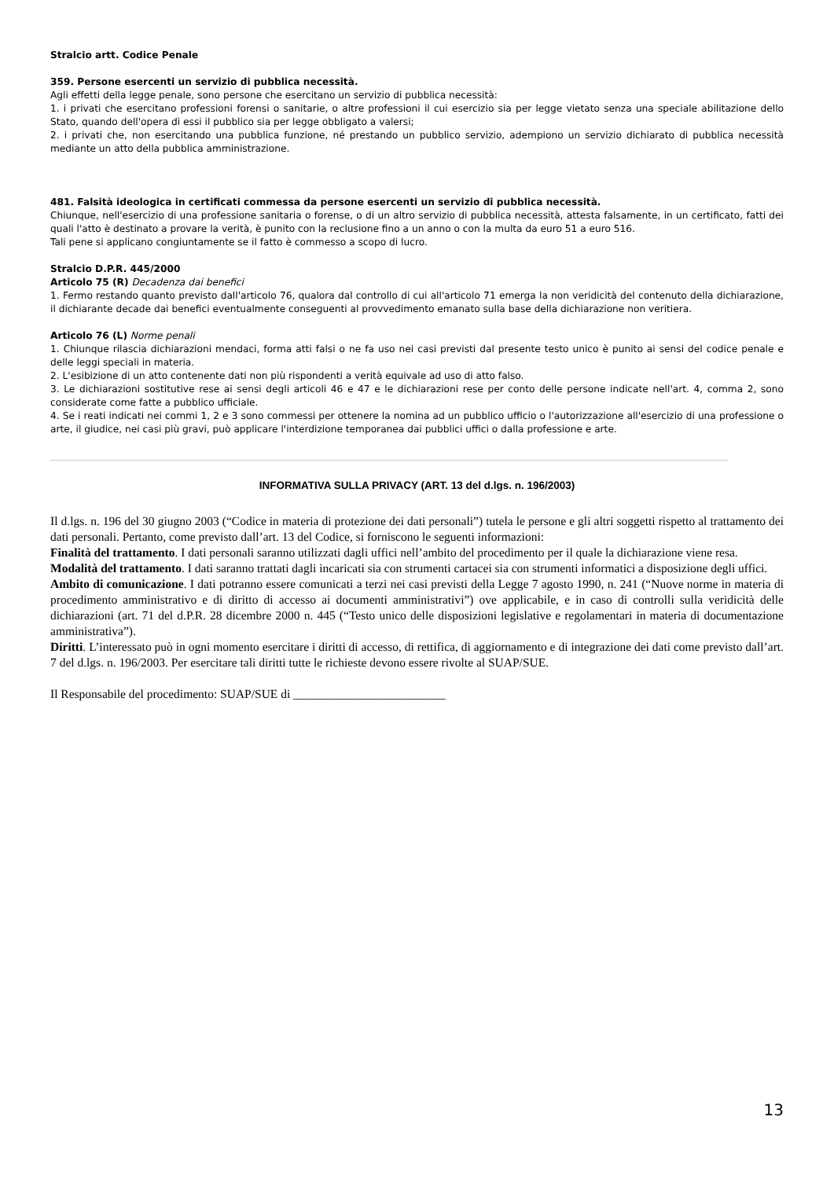Stralcio artt. Codice Penale
359. Persone esercenti un servizio di pubblica necessità.
Agli effetti della legge penale, sono persone che esercitano un servizio di pubblica necessità:
1. i privati che esercitano professioni forensi o sanitarie, o altre professioni il cui esercizio sia per legge vietato senza una speciale abilitazione dello Stato, quando dell'opera di essi il pubblico sia per legge obbligato a valersi;
2. i privati che, non esercitando una pubblica funzione, né prestando un pubblico servizio, adempiono un servizio dichiarato di pubblica necessità mediante un atto della pubblica amministrazione.
481. Falsità ideologica in certificati commessa da persone esercenti un servizio di pubblica necessità.
Chiunque, nell'esercizio di una professione sanitaria o forense, o di un altro servizio di pubblica necessità, attesta falsamente, in un certificato, fatti dei quali l'atto è destinato a provare la verità, è punito con la reclusione fino a un anno o con la multa da euro 51 a euro 516.
Tali pene si applicano congiuntamente se il fatto è commesso a scopo di lucro.
Stralcio D.P.R. 445/2000
Articolo 75 (R) Decadenza dai benefici
1. Fermo restando quanto previsto dall'articolo 76, qualora dal controllo di cui all'articolo 71 emerga la non veridicità del contenuto della dichiarazione, il dichiarante decade dai benefici eventualmente conseguenti al provvedimento emanato sulla base della dichiarazione non veritiera.
Articolo 76 (L) Norme penali
1. Chiunque rilascia dichiarazioni mendaci, forma atti falsi o ne fa uso nei casi previsti dal presente testo unico è punito ai sensi del codice penale e delle leggi speciali in materia.
2. L'esibizione di un atto contenente dati non più rispondenti a verità equivale ad uso di atto falso.
3. Le dichiarazioni sostitutive rese ai sensi degli articoli 46 e 47 e le dichiarazioni rese per conto delle persone indicate nell'art. 4, comma 2, sono considerate come fatte a pubblico ufficiale.
4. Se i reati indicati nei commi 1, 2 e 3 sono commessi per ottenere la nomina ad un pubblico ufficio o l'autorizzazione all'esercizio di una professione o arte, il giudice, nei casi più gravi, può applicare l'interdizione temporanea dai pubblici uffici o dalla professione e arte.
INFORMATIVA SULLA PRIVACY (ART. 13 del d.lgs. n. 196/2003)
Il d.lgs. n. 196 del 30 giugno 2003 (“Codice in materia di protezione dei dati personali”) tutela le persone e gli altri soggetti rispetto al trattamento dei dati personali. Pertanto, come previsto dall’art. 13 del Codice, si forniscono le seguenti informazioni:
Finalità del trattamento. I dati personali saranno utilizzati dagli uffici nell’ambito del procedimento per il quale la dichiarazione viene resa.
Modalità del trattamento. I dati saranno trattati dagli incaricati sia con strumenti cartacei sia con strumenti informatici a disposizione degli uffici.
Ambito di comunicazione. I dati potranno essere comunicati a terzi nei casi previsti della Legge 7 agosto 1990, n. 241 (“Nuove norme in materia di procedimento amministrativo e di diritto di accesso ai documenti amministrativi”) ove applicabile, e in caso di controlli sulla veridicità delle dichiarazioni (art. 71 del d.P.R. 28 dicembre 2000 n. 445 (“Testo unico delle disposizioni legislative e regolamentari in materia di documentazione amministrativa”).
Diritti. L’interessato può in ogni momento esercitare i diritti di accesso, di rettifica, di aggiornamento e di integrazione dei dati come previsto dall’art. 7 del d.lgs. n. 196/2003. Per esercitare tali diritti tutte le richieste devono essere rivolte al SUAP/SUE.
Il Responsabile del procedimento: SUAP/SUE di _________________________
13